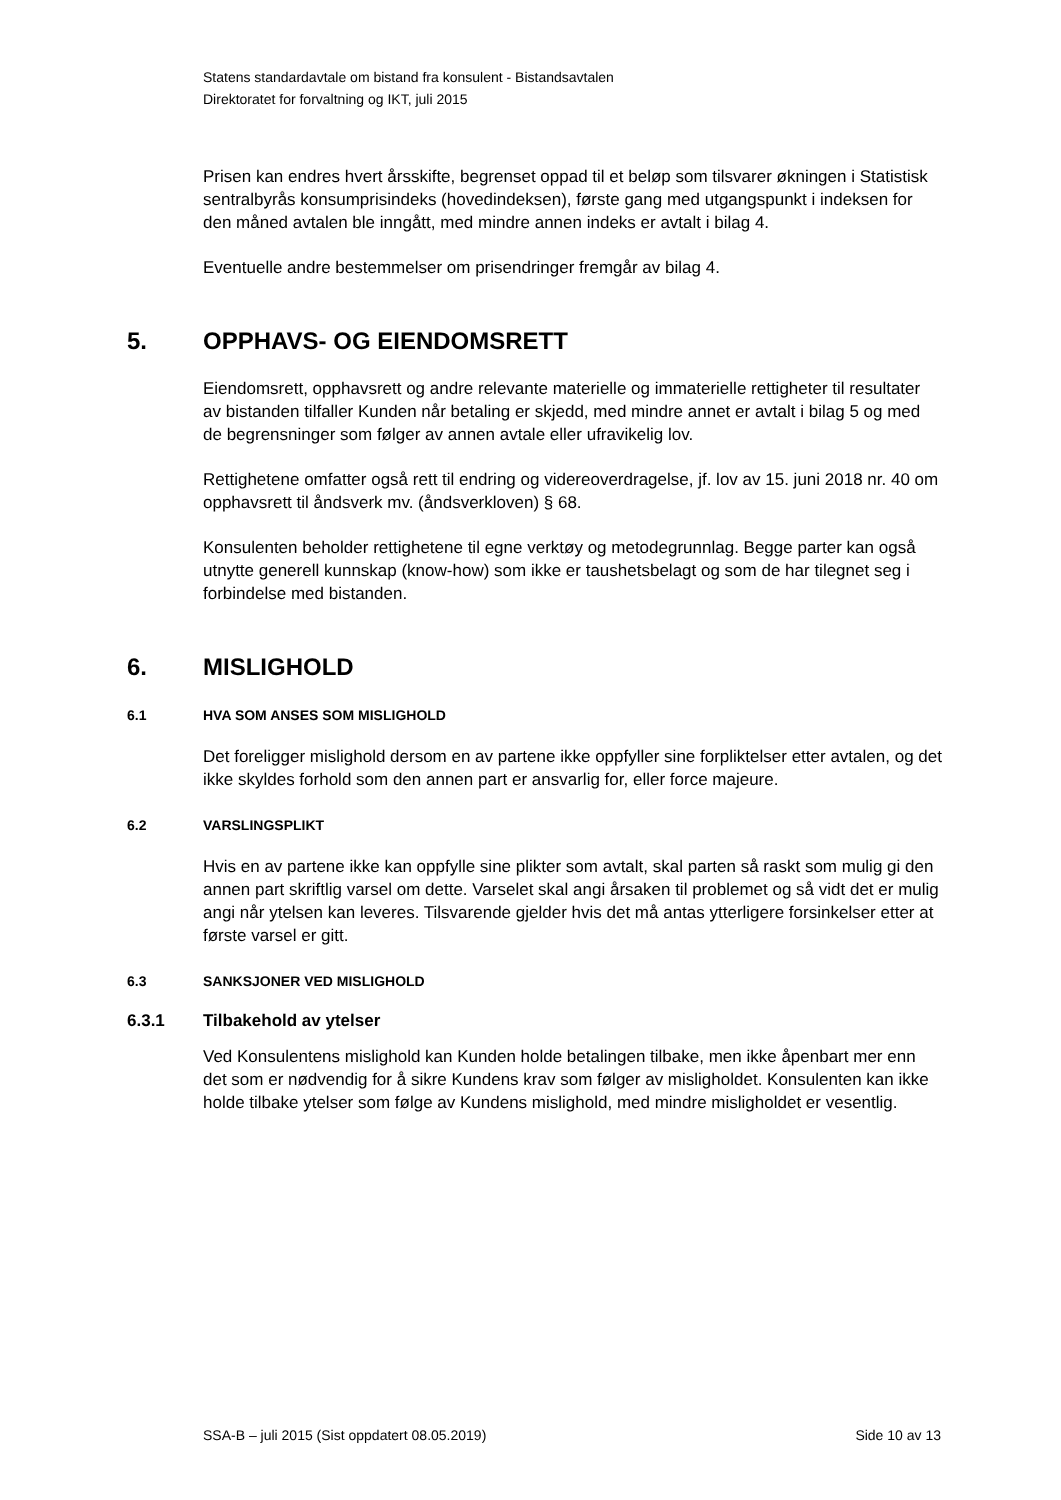Statens standardavtale om bistand fra konsulent - Bistandsavtalen
Direktoratet for forvaltning og IKT, juli 2015
Prisen kan endres hvert årsskifte, begrenset oppad til et beløp som tilsvarer økningen i Statistisk sentralbyrås konsumprisindeks (hovedindeksen), første gang med utgangspunkt i indeksen for den måned avtalen ble inngått, med mindre annen indeks er avtalt i bilag 4.
Eventuelle andre bestemmelser om prisendringer fremgår av bilag 4.
5. OPPHAVS- OG EIENDOMSRETT
Eiendomsrett, opphavsrett og andre relevante materielle og immaterielle rettigheter til resultater av bistanden tilfaller Kunden når betaling er skjedd, med mindre annet er avtalt i bilag 5 og med de begrensninger som følger av annen avtale eller ufravikelig lov.
Rettighetene omfatter også rett til endring og videreoverdragelse, jf. lov av 15. juni 2018 nr. 40 om opphavsrett til åndsverk mv. (åndsverkloven) § 68.
Konsulenten beholder rettighetene til egne verktøy og metodegrunnlag. Begge parter kan også utnytte generell kunnskap (know-how) som ikke er taushetsbelagt og som de har tilegnet seg i forbindelse med bistanden.
6. MISLIGHOLD
6.1 HVA SOM ANSES SOM MISLIGHOLD
Det foreligger mislighold dersom en av partene ikke oppfyller sine forpliktelser etter avtalen, og det ikke skyldes forhold som den annen part er ansvarlig for, eller force majeure.
6.2 VARSLINGSPLIKT
Hvis en av partene ikke kan oppfylle sine plikter som avtalt, skal parten så raskt som mulig gi den annen part skriftlig varsel om dette. Varselet skal angi årsaken til problemet og så vidt det er mulig angi når ytelsen kan leveres. Tilsvarende gjelder hvis det må antas ytterligere forsinkelser etter at første varsel er gitt.
6.3 SANKSJONER VED MISLIGHOLD
6.3.1 Tilbakehold av ytelser
Ved Konsulentens mislighold kan Kunden holde betalingen tilbake, men ikke åpenbart mer enn det som er nødvendig for å sikre Kundens krav som følger av misligholdet. Konsulenten kan ikke holde tilbake ytelser som følge av Kundens mislighold, med mindre misligholdet er vesentlig.
SSA-B – juli 2015 (Sist oppdatert 08.05.2019) Side 10 av 13